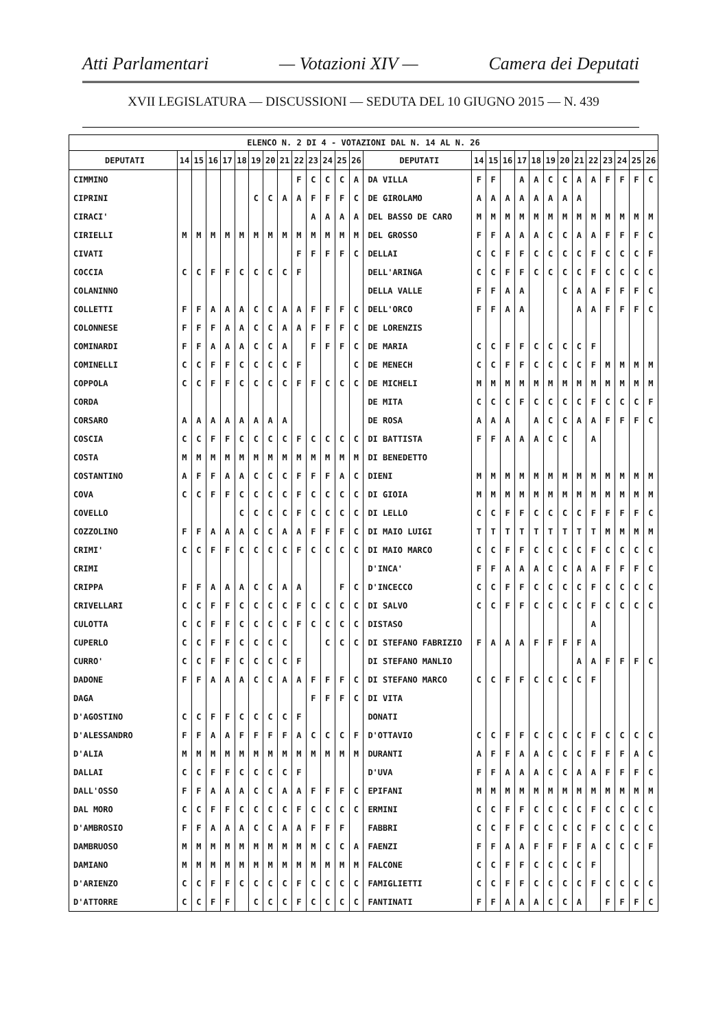Atti Parlamentari — Votazioni XIV — Camera dei Deputati
XVII LEGISLATURA — DISCUSSIONI — SEDUTA DEL 10 GIUGNO 2015 — N. 439
| ELENCO N. 2 DI 4 - VOTAZIONI DAL N. 14 AL N. 26 | | | | | | | | | | | | | | | | | | | | | | | | | | | |
| --- | --- | --- | --- | --- | --- | --- | --- | --- | --- | --- | --- | --- | --- | --- | --- | --- | --- | --- | --- | --- | --- | --- | --- | --- | --- | --- | --- |
| DEPUTATI | 14 | 15 | 16 | 17 | 18 | 19 | 20 | 21 | 22 | 23 | 24 | 25 | 26 | DEPUTATI | 14 | 15 | 16 | 17 | 18 | 19 | 20 | 21 | 22 | 23 | 24 | 25 | 26 |
| CIMMINO | | | | | | | | | F | C | C | C | A | DA VILLA | F | F | | A | A | C | C | A | A | F | F | F | C |
| CIPRINI | | | | | | C | C | A | A | F | F | F | C | DE GIROLAMO | A | A | A | A | A | A | A | A | | | | | |
| CIRACI' | | | | | | | | | | A | A | A | A | DEL BASSO DE CARO | M | M | M | M | M | M | M | M | M | M | M | M | M |
| CIRIELLI | M | M | M | M | M | M | M | M | M | M | M | M | M | DEL GROSSO | F | F | A | A | A | C | C | A | A | F | F | F | C |
| CIVATI | | | | | | | | | F | F | F | F | C | DELLAI | C | C | F | F | C | C | C | C | F | C | C | C | F |
| COCCIA | C | C | F | F | C | C | C | C | F | | | | | DELL'ARINGA | C | C | F | F | C | C | C | C | F | C | C | C | C |
| COLANINNO | | | | | | | | | | | | | | DELLA VALLE | F | F | A | A | | | C | A | A | F | F | F | C |
| COLLETTI | F | F | A | A | A | C | C | A | A | F | F | F | C | DELL'ORCO | F | F | A | A | | | | A | A | F | F | F | C |
| COLONNESE | F | F | F | A | A | C | C | A | A | F | F | F | C | DE LORENZIS | | | | | | | | | | | | | |
| COMINARDI | F | F | A | A | A | C | C | A | | F | F | F | C | DE MARIA | C | C | F | F | C | C | C | C | F | | | | |
| COMINELLI | C | C | F | F | C | C | C | C | F | | | | C | DE MENECH | C | C | F | F | C | C | C | C | F | M | M | M | M |
| COPPOLA | C | C | F | F | C | C | C | C | F | F | C | C | C | DE MICHELI | M | M | M | M | M | M | M | M | M | M | M | M | M |
| CORDA | | | | | | | | | | | | | | DE MITA | C | C | C | F | C | C | C | C | F | C | C | C | F |
| CORSARO | A | A | A | A | A | A | A | A | | | | | | DE ROSA | A | A | A | | A | C | C | A | A | F | F | F | C |
| COSCIA | C | C | F | F | C | C | C | C | F | C | C | C | C | DI BATTISTA | F | F | A | A | A | C | C | | A | | | | |
| COSTA | M | M | M | M | M | M | M | M | M | M | M | M | M | DI BENEDETTO | | | | | | | | | | | | | |
| COSTANTINO | A | F | F | A | A | C | C | C | F | F | F | A | C | DIENI | M | M | M | M | M | M | M | M | M | M | M | M | M |
| COVA | C | C | F | F | C | C | C | C | F | C | C | C | C | DI GIOIA | M | M | M | M | M | M | M | M | M | M | M | M | M |
| COVELLO | | | | | C | C | C | C | F | C | C | C | C | DI LELLO | C | C | F | F | C | C | C | C | F | F | F | F | C |
| COZZOLINO | F | F | A | A | A | C | C | A | A | F | F | F | C | DI MAIO LUIGI | T | T | T | T | T | T | T | T | T | M | M | M | M |
| CRIMI' | C | C | F | F | C | C | C | C | F | C | C | C | C | DI MAIO MARCO | C | C | F | F | C | C | C | C | F | C | C | C | C |
| CRIMI | | | | | | | | | | | | | | D'INCA' | F | F | A | A | A | C | C | A | A | F | F | F | C |
| CRIPPA | F | F | A | A | A | C | C | A | A | | | F | C | D'INCECCO | C | C | F | F | C | C | C | C | F | C | C | C | C |
| CRIVELLARI | C | C | F | F | C | C | C | C | F | C | C | C | C | DI SALVO | C | C | F | F | C | C | C | C | F | C | C | C | C |
| CULOTTA | C | C | F | F | C | C | C | C | F | C | C | C | C | DISTASO | | | | | | | | | A | | | | |
| CUPERLO | C | C | F | F | C | C | C | C | | | C | C | C | DI STEFANO FABRIZIO | F | A | A | A | F | F | F | F | A | | | | |
| CURRO' | C | C | F | F | C | C | C | C | F | | | | | DI STEFANO MANLIO | | | | | | | | A | A | F | F | F | C |
| DADONE | F | F | A | A | A | C | C | A | A | F | F | F | C | DI STEFANO MARCO | C | C | F | F | C | C | C | C | F | | | | |
| DAGA | | | | | | | | | | F | F | F | C | DI VITA | | | | | | | | | | | | | |
| D'AGOSTINO | C | C | F | F | C | C | C | C | F | | | | | DONATI | | | | | | | | | | | | | |
| D'ALESSANDRO | F | F | A | A | F | F | F | F | A | C | C | C | F | D'OTTAVIO | C | C | F | F | C | C | C | C | F | C | C | C | C |
| D'ALIA | M | M | M | M | M | M | M | M | M | M | M | M | M | DURANTI | A | F | F | A | A | C | C | C | F | F | F | A | C |
| DALLAI | C | C | F | F | C | C | C | C | F | | | | | D'UVA | F | F | A | A | A | C | C | A | A | F | F | F | C |
| DALL'OSSO | F | F | A | A | A | C | C | A | A | F | F | F | C | EPIFANI | M | M | M | M | M | M | M | M | M | M | M | M | M |
| DAL MORO | C | C | F | F | C | C | C | C | F | C | C | C | C | ERMINI | C | C | F | F | C | C | C | C | F | C | C | C | C |
| D'AMBROSIO | F | F | A | A | A | C | C | A | A | F | F | F | | FABBRI | C | C | F | F | C | C | C | C | F | C | C | C | C |
| DAMBRUOSO | M | M | M | M | M | M | M | M | M | M | C | C | A | FAENZI | F | F | A | A | F | F | F | F | A | C | C | C | F |
| DAMIANO | M | M | M | M | M | M | M | M | M | M | M | M | M | FALCONE | C | C | F | F | C | C | C | C | F | | | | |
| D'ARIENZO | C | C | F | F | C | C | C | C | F | C | C | C | C | FAMIGLIETTI | C | C | F | F | C | C | C | C | F | C | C | C | C |
| D'ATTORRE | C | C | F | F | | C | C | C | F | C | C | C | C | FANTINATI | F | F | A | A | A | C | C | A | | F | F | F | C |